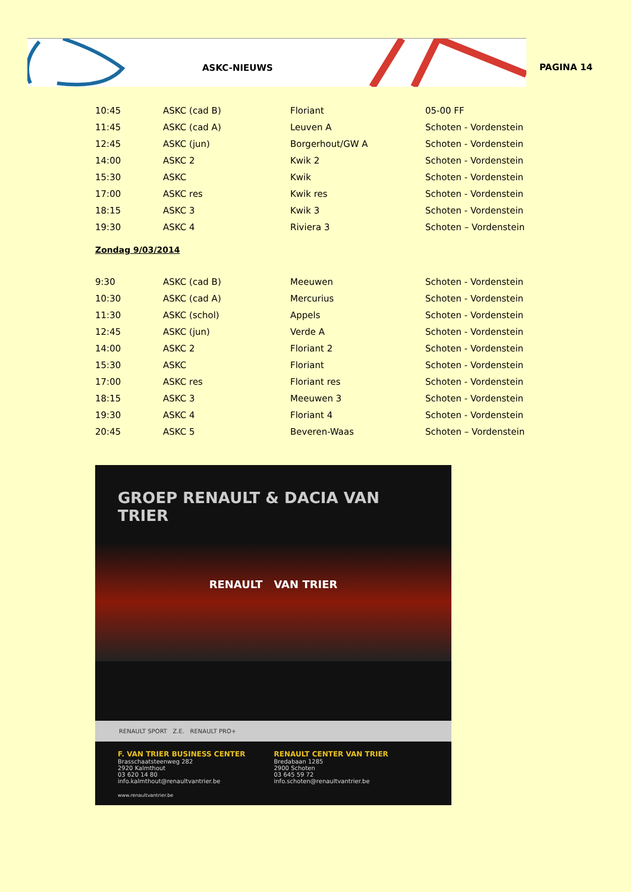ASKC-NIEUWS
PAGINA 14
| 10:45 | ASKC (cad B) | Floriant | 05-00 FF |
| 11:45 | ASKC (cad A) | Leuven A | Schoten - Vordenstein |
| 12:45 | ASKC (jun) | Borgerhout/GW A | Schoten - Vordenstein |
| 14:00 | ASKC 2 | Kwik 2 | Schoten - Vordenstein |
| 15:30 | ASKC | Kwik | Schoten - Vordenstein |
| 17:00 | ASKC res | Kwik res | Schoten - Vordenstein |
| 18:15 | ASKC 3 | Kwik 3 | Schoten - Vordenstein |
| 19:30 | ASKC 4 | Riviera 3 | Schoten – Vordenstein |
Zondag 9/03/2014
| 9:30 | ASKC (cad B) | Meeuwen | Schoten - Vordenstein |
| 10:30 | ASKC (cad A) | Mercurius | Schoten - Vordenstein |
| 11:30 | ASKC (schol) | Appels | Schoten - Vordenstein |
| 12:45 | ASKC (jun) | Verde A | Schoten - Vordenstein |
| 14:00 | ASKC 2 | Floriant 2 | Schoten - Vordenstein |
| 15:30 | ASKC | Floriant | Schoten - Vordenstein |
| 17:00 | ASKC res | Floriant res | Schoten - Vordenstein |
| 18:15 | ASKC 3 | Meeuwen 3 | Schoten - Vordenstein |
| 19:30 | ASKC 4 | Floriant 4 | Schoten - Vordenstein |
| 20:45 | ASKC 5 | Beveren-Waas | Schoten – Vordenstein |
GROEP RENAULT & DACIA VAN TRIER
RENAULT VAN TRIER
RENAULT SPORT Z.E. RENAULT PRO+
F. VAN TRIER BUSINESS CENTER
Brasschaatsteenweg 282
2920 Kalmthout
03 620 14 80
info.kalmthout@renaultvantrier.be
RENAULT CENTER VAN TRIER
Bredabaan 1285
2900 Schoten
03 645 59 72
info.schoten@renaultvantrier.be
www.renaultvantrier.be